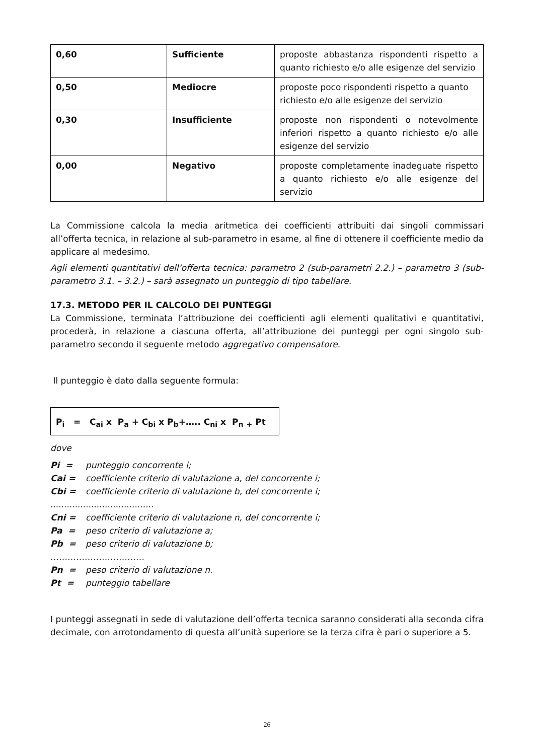| 0,60 | Sufficiente | proposte abbastanza rispondenti rispetto a quanto richiesto e/o alle esigenze del servizio |
| 0,50 | Mediocre | proposte poco rispondenti rispetto a quanto richiesto e/o alle esigenze del servizio |
| 0,30 | Insufficiente | proposte non rispondenti o notevolmente inferiori rispetto a quanto richiesto e/o alle esigenze del servizio |
| 0,00 | Negativo | proposte completamente inadeguate rispetto a quanto richiesto e/o alle esigenze del servizio |
La Commissione calcola la media aritmetica dei coefficienti attribuiti dai singoli commissari all’offerta tecnica, in relazione al sub-parametro in esame, al fine di ottenere il coefficiente medio da applicare al medesimo.
Agli elementi quantitativi dell’offerta tecnica: parametro 2 (sub-parametri 2.2.) – parametro 3 (sub-parametro 3.1. – 3.2.) – sarà assegnato un punteggio di tipo tabellare.
17.3. METODO PER IL CALCOLO DEI PUNTEGGI
La Commissione, terminata l’attribuzione dei coefficienti agli elementi qualitativi e quantitativi, procederà, in relazione a ciascuna offerta, all’attribuzione dei punteggi per ogni singolo sub-parametro secondo il seguente metodo aggregativo compensatore.
Il punteggio è dato dalla seguente formula:
P<sub>i</sub> = C<sub>ai</sub> x P<sub>a</sub> + C<sub>bi</sub> x P<sub>b</sub>+….. C<sub>ni</sub> x P<sub>n</sub> <sub>+</sub> Pt
dove
| Pi = | punteggio concorrente i; |
| Cai = | coefficiente criterio di valutazione a, del concorrente i; |
| Cbi = | coefficiente criterio di valutazione b, del concorrente i; |
| ...................................... | |
| Cni = | coefficiente criterio di valutazione n, del concorrente i; |
| Pa = | peso criterio di valutazione a; |
| Pb = | peso criterio di valutazione b; |
| …………………………… | |
| Pn = | peso criterio di valutazione n. |
| Pt = | punteggio tabellare |
I punteggi assegnati in sede di valutazione dell’offerta tecnica saranno considerati alla seconda cifra decimale, con arrotondamento di questa all’unità superiore se la terza cifra è pari o superiore a 5.
26